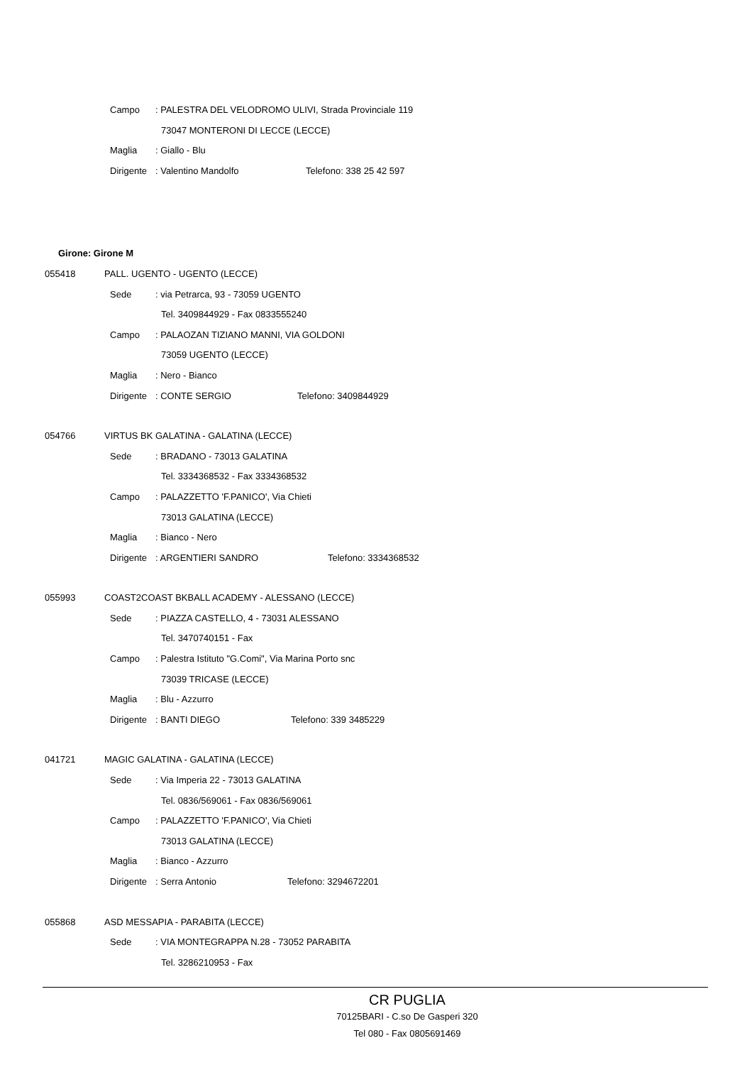Campo: PALESTRA DEL VELODROMO ULIVI, Strada Provinciale 119
73047 MONTERONI DI LECCE (LECCE)
Maglia: Giallo - Blu
Dirigente: Valentino Mandolfo Telefono: 338 25 42 597
Girone: Girone M
055418 PALL. UGENTO - UGENTO (LECCE)
Sede: via Petrarca, 93 - 73059 UGENTO
Tel. 3409844929 - Fax 0833555240
Campo: PALAOZAN TIZIANO MANNI, VIA GOLDONI
73059 UGENTO (LECCE)
Maglia: Nero - Bianco
Dirigente: CONTE SERGIO Telefono: 3409844929
054766 VIRTUS BK GALATINA - GALATINA (LECCE)
Sede: BRADANO - 73013 GALATINA
Tel. 3334368532 - Fax 3334368532
Campo: PALAZZETTO 'F.PANICO', Via Chieti
73013 GALATINA (LECCE)
Maglia: Bianco - Nero
Dirigente: ARGENTIERI SANDRO Telefono: 3334368532
055993 COAST2COAST BKBALL ACADEMY - ALESSANO (LECCE)
Sede: PIAZZA CASTELLO, 4 - 73031 ALESSANO
Tel. 3470740151 - Fax
Campo: Palestra Istituto "G.Comi", Via Marina Porto snc
73039 TRICASE (LECCE)
Maglia: Blu - Azzurro
Dirigente: BANTI DIEGO Telefono: 339 3485229
041721 MAGIC GALATINA - GALATINA (LECCE)
Sede: Via Imperia 22 - 73013 GALATINA
Tel. 0836/569061 - Fax 0836/569061
Campo: PALAZZETTO 'F.PANICO', Via Chieti
73013 GALATINA (LECCE)
Maglia: Bianco - Azzurro
Dirigente: Serra Antonio Telefono: 3294672201
055868 ASD MESSAPIA - PARABITA (LECCE)
Sede: VIA MONTEGRAPPA N.28 - 73052 PARABITA
Tel. 3286210953 - Fax
CR PUGLIA
70125BARI - C.so De Gasperi 320
Tel 080 - Fax 0805691469